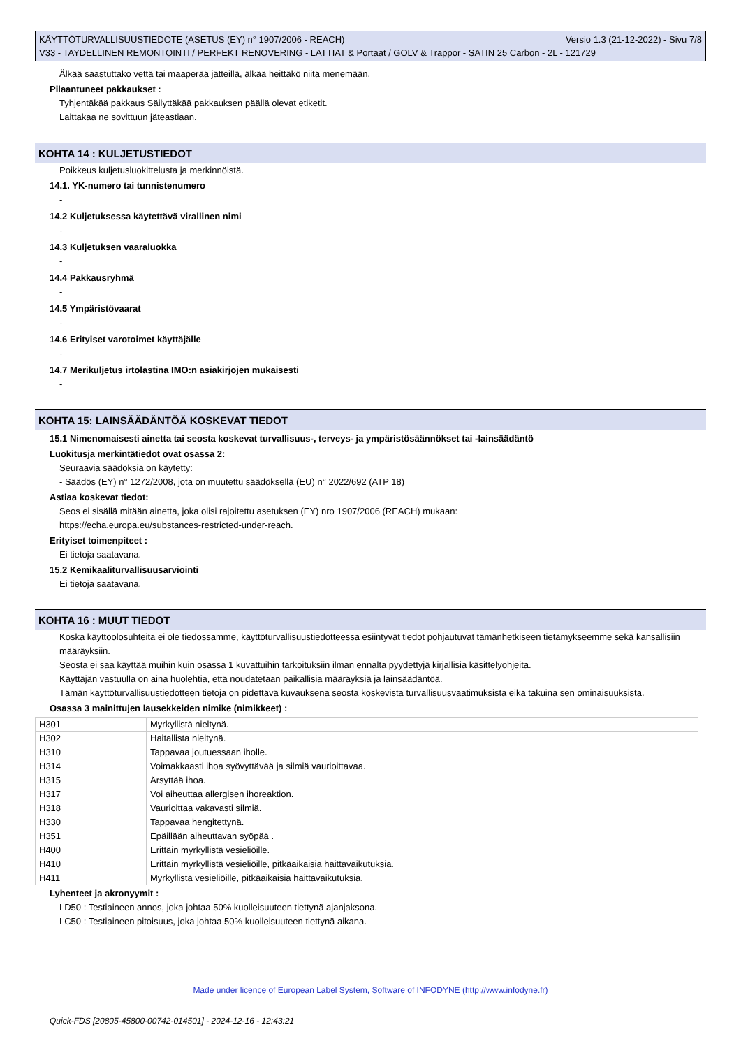KÄYTTÖTURVALLISUUSTIEDOTE (ASETUS (EY) n° 1907/2006 - REACH) Versio 1.3 (21-12-2022) - Sivu 7/8
V33 - TAYDELLINEN REMONTOINTI / PERFEKT RENOVERING - LATTIAT & Portaat / GOLV & Trappor - SATIN 25 Carbon - 2L - 121729
Älkää saastuttako vettä tai maaperää jätteillä, älkää heittäkö niitä menemään.
Pilaantuneet pakkaukset :
Tyhjentäkää pakkaus Säilyttäkää pakkauksen päällä olevat etiketit.
Laittakaa ne sovittuun jäteastiaan.
KOHTA 14 : KULJETUSTIEDOT
Poikkeus kuljetusluokittelusta ja merkinnöistä.
14.1. YK-numero tai tunnistenumero
-
14.2 Kuljetuksessa käytettävä virallinen nimi
-
14.3 Kuljetuksen vaaraluokka
-
14.4 Pakkausryhmä
-
14.5 Ympäristövaarat
-
14.6 Erityiset varotoimet käyttäjälle
-
14.7 Merikuljetus irtolastina IMO:n asiakirjojen mukaisesti
-
KOHTA 15: LAINSÄÄDÄNTÖÄ KOSKEVAT TIEDOT
15.1 Nimenomaisesti ainetta tai seosta koskevat turvallisuus-, terveys- ja ympäristösäännökset tai -lainsäädäntö
Luokitusja merkintätiedot ovat osassa 2:
Seuraavia säädöksiä on käytetty:
- Säädös (EY) n° 1272/2008, jota on muutettu säädöksellä (EU) n° 2022/692 (ATP 18)
Astiaa koskevat tiedot:
Seos ei sisällä mitään ainetta, joka olisi rajoitettu asetuksen (EY) nro 1907/2006 (REACH) mukaan:
https://echa.europa.eu/substances-restricted-under-reach.
Erityiset toimenpiteet :
Ei tietoja saatavana.
15.2 Kemikaaliturvallisuusarviointi
Ei tietoja saatavana.
KOHTA 16 : MUUT TIEDOT
Koska käyttöolosuhteita ei ole tiedossamme, käyttöturvallisuustiedotteessa esiintyvät tiedot pohjautuvat tämänhetkiseen tietämykseemme sekä kansallisiin määräyksiin.
Seosta ei saa käyttää muihin kuin osassa 1 kuvattuihin tarkoituksiin ilman ennalta pyydettyjä kirjallisia käsittelyohjeita.
Käyttäjän vastuulla on aina huolehtia, että noudatetaan paikallisia määräyksiä ja lainsäädäntöä.
Tämän käyttöturvallisuustiedotteen tietoja on pidettävä kuvauksena seosta koskevista turvallisuusvaatimuksista eikä takuina sen ominaisuuksista.
Osassa 3 mainittujen lausekkeiden nimike (nimikkeet) :
| H301 | Myrkyllistä nieltynä. |
| H302 | Haitallista nieltynä. |
| H310 | Tappavaa joutuessaan iholle. |
| H314 | Voimakkaasti ihoa syövyttävää ja silmiä vaurioittavaa. |
| H315 | Ärsyttää ihoa. |
| H317 | Voi aiheuttaa allergisen ihoreaktion. |
| H318 | Vaurioittaa vakavasti silmiä. |
| H330 | Tappavaa hengitettynä. |
| H351 | Epäillään aiheuttavan syöpää . |
| H400 | Erittäin myrkyllistä vesieliöille. |
| H410 | Erittäin myrkyllistä vesieliöille, pitkäaikaisia haittavaikutuksia. |
| H411 | Myrkyllistä vesieliöille, pitkäaikaisia haittavaikutuksia. |
Lyhenteet ja akronyymit :
LD50 : Testiaineen annos, joka johtaa 50% kuolleisuuteen tiettynä ajanjaksona.
LC50 : Testiaineen pitoisuus, joka johtaa 50% kuolleisuuteen tiettynä aikana.
Made under licence of European Label System, Software of INFODYNE (http://www.infodyne.fr)
Quick-FDS [20805-45800-00742-014501] - 2024-12-16 - 12:43:21